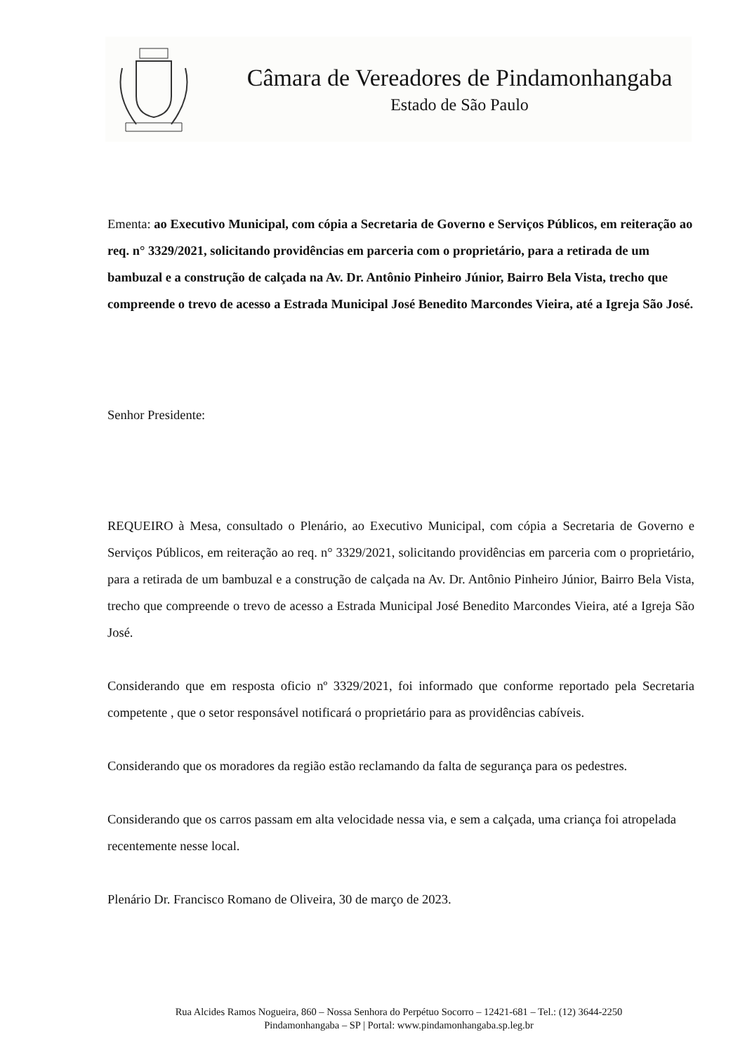Câmara de Vereadores de Pindamonhangaba
Estado de São Paulo
Ementa: ao Executivo Municipal, com cópia a Secretaria de Governo e Serviços Públicos, em reiteração ao req. n° 3329/2021, solicitando providências em parceria com o proprietário, para a retirada de um bambuzal e a construção de calçada na Av. Dr. Antônio Pinheiro Júnior, Bairro Bela Vista, trecho que compreende o trevo de acesso a Estrada Municipal José Benedito Marcondes Vieira, até a Igreja São José.
Senhor Presidente:
REQUEIRO à Mesa, consultado o Plenário, ao Executivo Municipal, com cópia a Secretaria de Governo e Serviços Públicos, em reiteração ao req. n° 3329/2021, solicitando providências em parceria com o proprietário, para a retirada de um bambuzal e a construção de calçada na Av. Dr. Antônio Pinheiro Júnior, Bairro Bela Vista, trecho que compreende o trevo de acesso a Estrada Municipal José Benedito Marcondes Vieira, até a Igreja São José.
Considerando que em resposta oficio nº 3329/2021, foi informado que conforme reportado pela Secretaria competente , que o setor responsável notificará o proprietário para as providências cabíveis.
Considerando que os moradores da região estão reclamando da falta de segurança para os pedestres.
Considerando que os carros passam em alta velocidade nessa via, e sem a calçada, uma criança foi atropelada recentemente nesse local.
Plenário Dr. Francisco Romano de Oliveira, 30 de março de 2023.
Rua Alcides Ramos Nogueira, 860 – Nossa Senhora do Perpétuo Socorro – 12421-681 – Tel.: (12) 3644-2250
Pindamonhangaba – SP | Portal: www.pindamonhangaba.sp.leg.br